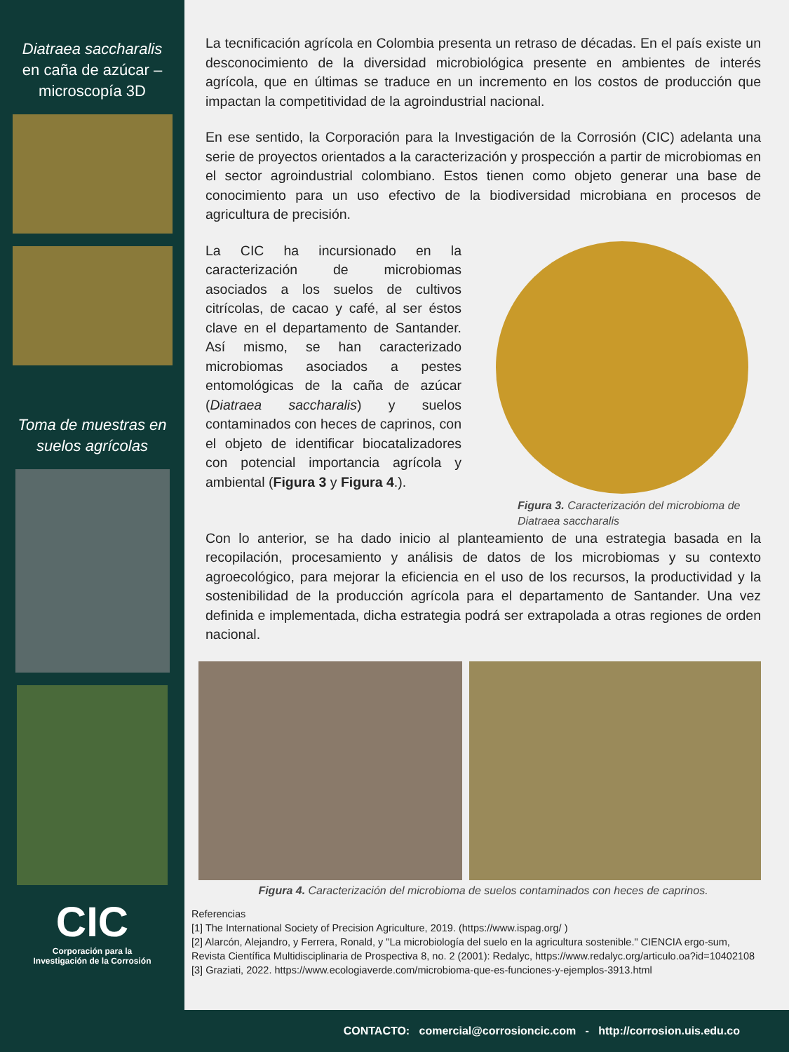Diatraea saccharalis en caña de azúcar – microscopía 3D
Toma de muestras en suelos agrícolas
CIC
Corporación para la
Investigación de la Corrosión
La tecnificación agrícola en Colombia presenta un retraso de décadas. En el país existe un desconocimiento de la diversidad microbiológica presente en ambientes de interés agrícola, que en últimas se traduce en un incremento en los costos de producción que impactan la competitividad de la agroindustrial nacional.
En ese sentido, la Corporación para la Investigación de la Corrosión (CIC) adelanta una serie de proyectos orientados a la caracterización y prospección a partir de microbiomas en el sector agroindustrial colombiano. Estos tienen como objeto generar una base de conocimiento para un uso efectivo de la biodiversidad microbiana en procesos de agricultura de precisión.
La CIC ha incursionado en la caracterización de microbiomas asociados a los suelos de cultivos citrícolas, de cacao y café, al ser éstos clave en el departamento de Santander. Así mismo, se han caracterizado microbiomas asociados a pestes entomológicas de la caña de azúcar (Diatraea saccharalis) y suelos contaminados con heces de caprinos, con el objeto de identificar biocatalizadores con potencial importancia agrícola y ambiental (Figura 3 y Figura 4.).
Figura 3. Caracterización del microbioma de Diatraea saccharalis
Con lo anterior, se ha dado inicio al planteamiento de una estrategia basada en la recopilación, procesamiento y análisis de datos de los microbiomas y su contexto agroecológico, para mejorar la eficiencia en el uso de los recursos, la productividad y la sostenibilidad de la producción agrícola para el departamento de Santander. Una vez definida e implementada, dicha estrategia podrá ser extrapolada a otras regiones de orden nacional.
Figura 4. Caracterización del microbioma de suelos contaminados con heces de caprinos.
Referencias
[1] The International Society of Precision Agriculture, 2019. (https://www.ispag.org/ )
[2] Alarcón, Alejandro, y Ferrera, Ronald, y "La microbiología del suelo en la agricultura sostenible." CIENCIA ergo-sum, Revista Científica Multidisciplinaria de Prospectiva 8, no. 2 (2001): Redalyc, https://www.redalyc.org/articulo.oa?id=10402108
[3] Graziati, 2022. https://www.ecologiaverde.com/microbioma-que-es-funciones-y-ejemplos-3913.html
CONTACTO: comercial@corrosioncic.com - http://corrosion.uis.edu.co